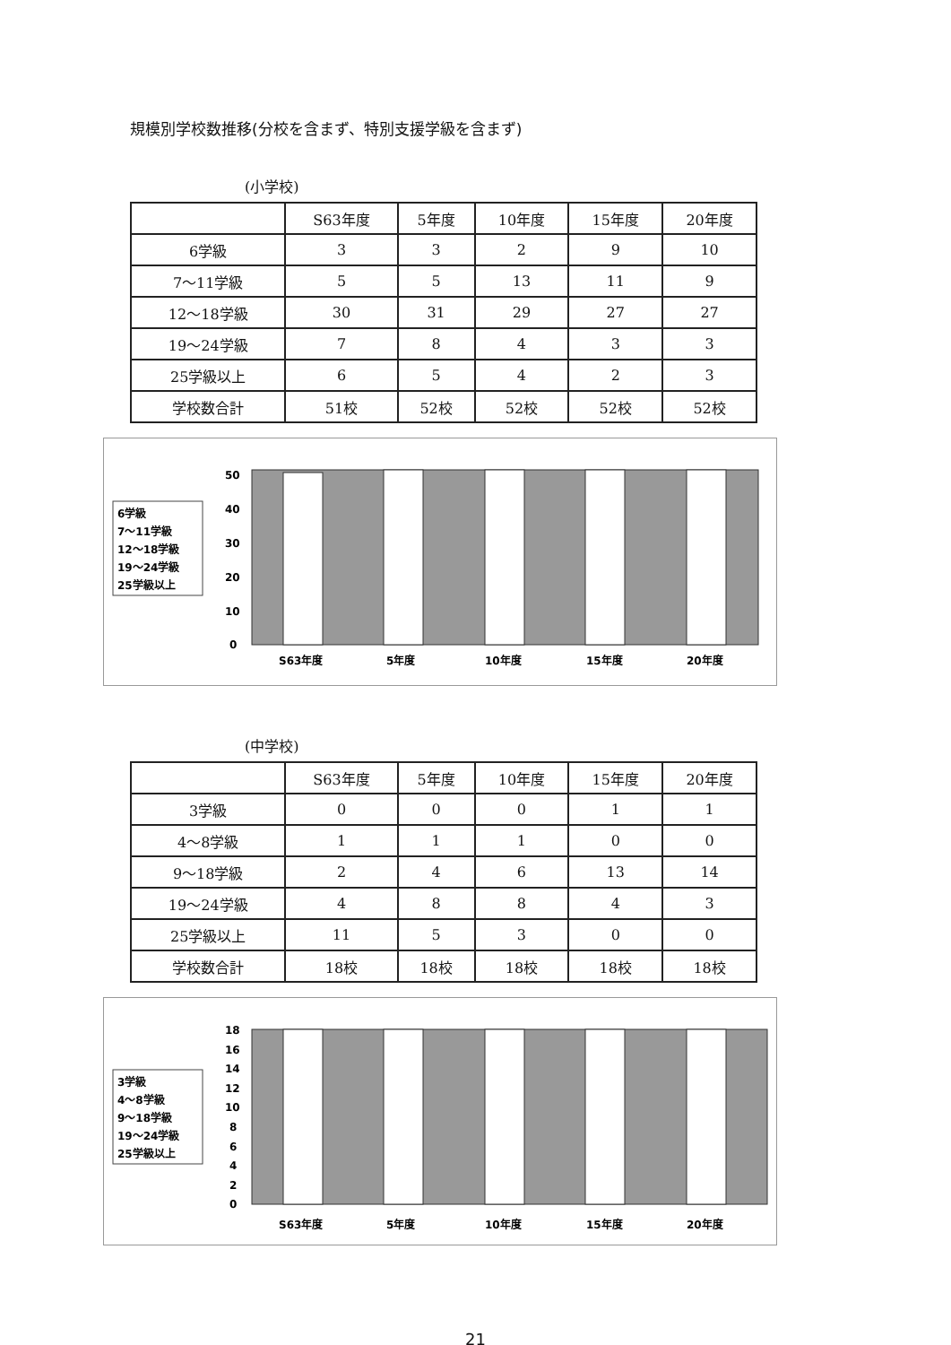規模別学校数推移(分校を含まず、特別支援学級を含まず)
(小学校)
| | S63年度 | 5年度 | 10年度 | 15年度 | 20年度 |
| --- | --- | --- | --- | --- | --- |
| 6学級 | 3 | 3 | 2 | 9 | 10 |
| 7～11学級 | 5 | 5 | 13 | 11 | 9 |
| 12～18学級 | 30 | 31 | 29 | 27 | 27 |
| 19～24学級 | 7 | 8 | 4 | 3 | 3 |
| 25学級以上 | 6 | 5 | 4 | 2 | 3 |
| 学校数合計 | 51校 | 52校 | 52校 | 52校 | 52校 |
6学級
7～11学級
12～18学級
19～24学級
25学級以上
50
40
30
20
10
0
S63年度
5年度
10年度
15年度
20年度
(中学校)
| | S63年度 | 5年度 | 10年度 | 15年度 | 20年度 |
| --- | --- | --- | --- | --- | --- |
| 3学級 | 0 | 0 | 0 | 1 | 1 |
| 4～8学級 | 1 | 1 | 1 | 0 | 0 |
| 9～18学級 | 2 | 4 | 6 | 13 | 14 |
| 19～24学級 | 4 | 8 | 8 | 4 | 3 |
| 25学級以上 | 11 | 5 | 3 | 0 | 0 |
| 学校数合計 | 18校 | 18校 | 18校 | 18校 | 18校 |
3学級
4～8学級
9～18学級
19～24学級
25学級以上
18
16
14
12
10
8
6
4
2
0
S63年度
5年度
10年度
15年度
20年度
21